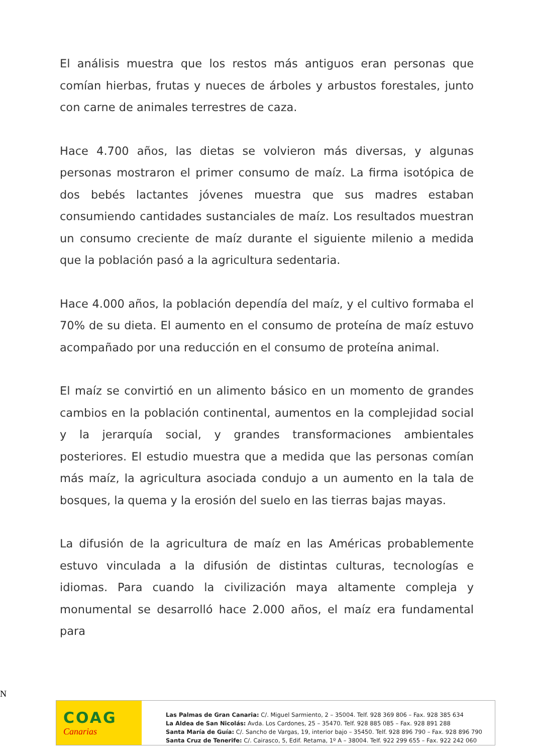El análisis muestra que los restos más antiguos eran personas que comían hierbas, frutas y nueces de árboles y arbustos forestales, junto con carne de animales terrestres de caza.
Hace 4.700 años, las dietas se volvieron más diversas, y algunas personas mostraron el primer consumo de maíz. La firma isotópica de dos bebés lactantes jóvenes muestra que sus madres estaban consumiendo cantidades sustanciales de maíz. Los resultados muestran un consumo creciente de maíz durante el siguiente milenio a medida que la población pasó a la agricultura sedentaria.
Hace 4.000 años, la población dependía del maíz, y el cultivo formaba el 70% de su dieta. El aumento en el consumo de proteína de maíz estuvo acompañado por una reducción en el consumo de proteína animal.
El maíz se convirtió en un alimento básico en un momento de grandes cambios en la población continental, aumentos en la complejidad social y la jerarquía social, y grandes transformaciones ambientales posteriores. El estudio muestra que a medida que las personas comían más maíz, la agricultura asociada condujo a un aumento en la tala de bosques, la quema y la erosión del suelo en las tierras bajas mayas.
La difusión de la agricultura de maíz en las Américas probablemente estuvo vinculada a la difusión de distintas culturas, tecnologías e idiomas. Para cuando la civilización maya altamente compleja y monumental se desarrolló hace 2.000 años, el maíz era fundamental para
N
COAG
Canarias
Las Palmas de Gran Canaria: C/. Miguel Sarmiento, 2 – 35004. Telf. 928 369 806 – Fax. 928 385 634
La Aldea de San Nicolás: Avda. Los Cardones, 25 – 35470. Telf. 928 885 085 – Fax. 928 891 288
Santa María de Guía: C/. Sancho de Vargas, 19, interior bajo – 35450. Telf. 928 896 790 – Fax. 928 896 790
Santa Cruz de Tenerife: C/. Cairasco, 5, Edif. Retama, 1º A – 38004. Telf. 922 299 655 – Fax. 922 242 060